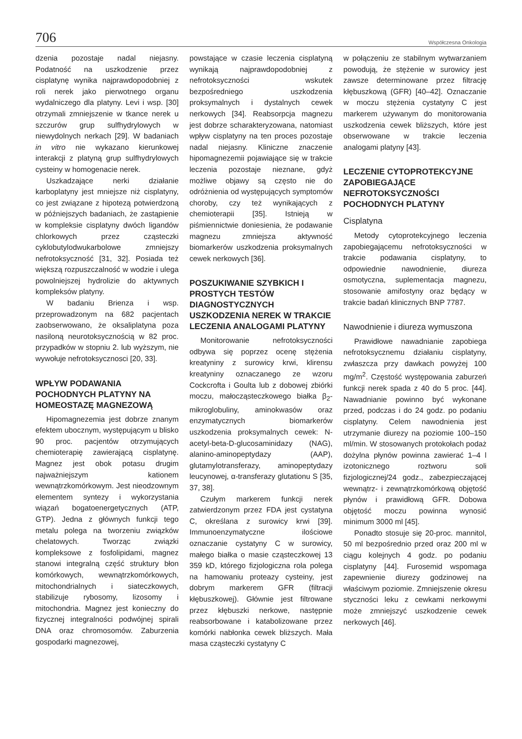706 Współczesna Onkologia
dzenia pozostaje nadal niejasny. Podatność na uszkodzenie przez cisplatynę wynika najprawdopodobniej z roli nerek jako pierwotnego organu wydalniczego dla platyny. Levi i wsp. [30] otrzymali zmniejszenie w tkance nerek u szczurów grup sulfhydrylowych w niewydolnych nerkach [29]. W badaniach in vitro nie wykazano kierunkowej interakcji z platyną grup sulfhydrylowych cysteiny w homogenacie nerek.
Uszkadzające nerki działanie karboplatyny jest mniejsze niż cisplatyny, co jest związane z hipotezą potwierdzoną w późniejszych badaniach, że zastąpienie w kompleksie cisplatyny dwóch ligandów chlorkowych przez cząsteczki cyklobutylodwukarbolowe zmniejszy nefrotoksyczność [31, 32]. Posiada też większą rozpuszczalność w wodzie i ulega powolniejszej hydrolizie do aktywnych kompleksów platyny.
W badaniu Brienza i wsp. przeprowadzonym na 682 pacjentach zaobserwowano, że oksaliplatyna poza nasiloną neurotoksycznością w 82 proc. przypadków w stopniu 2. lub wyższym, nie wywołuje nefrotoksycznosci [20, 33].
WPŁYW PODAWANIA POCHODNYCH PLATYNY NA HOMEOSTAZĘ MAGNEZOWĄ
Hipomagnezemia jest dobrze znanym efektem ubocznym, występującym u blisko 90 proc. pacjentów otrzymujących chemioterapię zawierającą cisplatynę. Magnez jest obok potasu drugim najważniejszym kationem wewnątrzkomórkowym. Jest nieodzownym elementem syntezy i wykorzystania wiązań bogatoenergetycznych (ATP, GTP). Jedna z głównych funkcji tego metalu polega na tworzeniu związków chelatowych. Tworząc związki kompleksowe z fosfolipidami, magnez stanowi integralną część struktury błon komórkowych, wewnątrzkomórkowych, mitochondrialnych i siateczkowych, stabilizuje rybosomy, lizosomy i mitochondria. Magnez jest konieczny do fizycznej integralności podwójnej spirali DNA oraz chromosomów. Zaburzenia gospodarki magnezowej,
powstające w czasie leczenia cisplatyną wynikają najprawdopodobniej z nefrotoksyczności wskutek bezpośredniego uszkodzenia proksymalnych i dystalnych cewek nerkowych [34]. Reabsorpcja magnezu jest dobrze scharakteryzowana, natomiast wpływ cisplatyny na ten proces pozostaje nadal niejasny. Kliniczne znaczenie hipomagnezemii pojawiające się w trakcie leczenia pozostaje nieznane, gdyż możliwe objawy są często nie do odróżnienia od występujących symptomów choroby, czy też wynikających z chemioterapii [35]. Istnieją w piśmiennictwie doniesienia, że podawanie magnezu zmniejsza aktywność biomarkerów uszkodzenia proksymalnych cewek nerkowych [36].
POSZUKIWANIE SZYBKICH I PROSTYCH TESTÓW DIAGNOSTYCZNYCH USZKODZENIA NEREK W TRAKCIE LECZENIA ANALOGAMI PLATYNY
Monitorowanie nefrotoksyczności odbywa się poprzez ocenę stężenia kreatyniny z surowicy krwi, klirensu kreatyniny oznaczanego ze wzoru Cockcrofta i Goulta lub z dobowej zbiórki moczu, małocząsteczkowego białka β<sub>2</sub>-mikroglobuliny, aminokwasów oraz enzymatycznych biomarkerów uszkodzenia proksymalnych cewek: N-acetyl-beta-D-glucosaminidazy (NAG), alanino-aminopeptydazy (AAP), glutamylotransferazy, aminopeptydazy leucynowej, α-transferazy glutationu S [35, 37, 38].
Czułym markerem funkcji nerek zatwierdzonym przez FDA jest cystatyna C, określana z surowicy krwi [39]. Immunoenzymatyczne ilościowe oznaczanie cystatyny C w surowicy, małego białka o masie cząsteczkowej 13 359 kD, którego fizjologiczna rola polega na hamowaniu proteazy cysteiny, jest dobrym markerem GFR (filtracji kłębuszkowej). Głównie jest filtrowane przez kłębuszki nerkowe, następnie reabsorbowane i katabolizowane przez komórki nabłonka cewek bliższych. Mała masa cząsteczki cystatyny C
w połączeniu ze stabilnym wytwarzaniem powodują, że stężenie w surowicy jest zawsze determinowane przez filtrację kłębuszkową (GFR) [40–42]. Oznaczanie w moczu stężenia cystatyny C jest markerem używanym do monitorowania uszkodzenia cewek bliższych, które jest obserwowane w trakcie leczenia analogami platyny [43].
LECZENIE CYTOPROTEKCYJNE ZAPOBIEGAJĄCE NEFROTOKSYCZNOŚCI POCHODNYCH PLATYNY
Cisplatyna
Metody cytoprotekcyjnego leczenia zapobiegającemu nefrotoksyczności w trakcie podawania cisplatyny, to odpowiednie nawodnienie, diureza osmotyczna, suplementacja magnezu, stosowanie amifostyny oraz będący w trakcie badań klinicznych BNP 7787.
Nawodnienie i diureza wymuszona
Prawidłowe nawadnianie zapobiega nefrotoksycznemu działaniu cisplatyny, zwłaszcza przy dawkach powyżej 100 mg/m<sup>2</sup>. Częstość występowania zaburzeń funkcji nerek spada z 40 do 5 proc. [44]. Nawadnianie powinno być wykonane przed, podczas i do 24 godz. po podaniu cisplatyny. Celem nawodnienia jest utrzymanie diurezy na poziomie 100–150 ml/min. W stosowanych protokołach podaż dożylna płynów powinna zawierać 1–4 l izotonicznego roztworu soli fizjologicznej/24 godz., zabezpieczającej wewnątrz- i zewnątrzkomórkową objętość płynów i prawidłową GFR. Dobowa objętość moczu powinna wynosić minimum 3000 ml [45].
Ponadto stosuje się 20-proc. mannitol, 50 ml bezpośrednio przed oraz 200 ml w ciągu kolejnych 4 godz. po podaniu cisplatyny [44]. Furosemid wspomaga zapewnienie diurezy godzinowej na właściwym poziomie. Zmniejszenie okresu styczności leku z cewkami nerkowymi może zmniejszyć uszkodzenie cewek nerkowych [46].